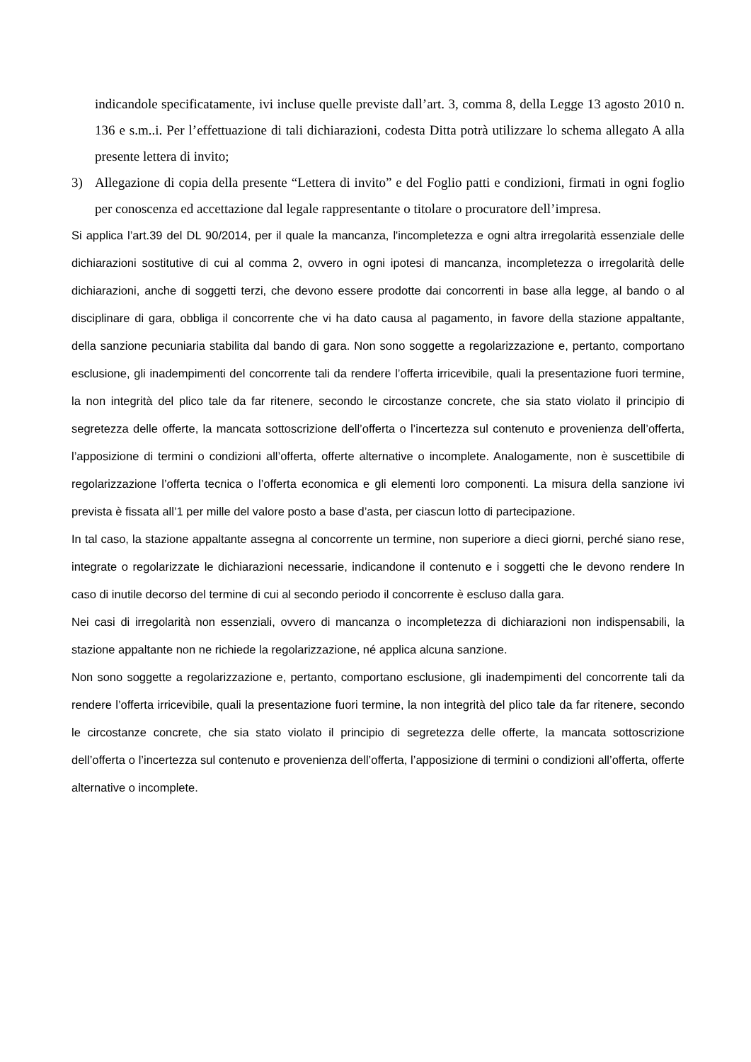indicandole specificatamente, ivi incluse quelle previste dall’art. 3, comma 8, della Legge 13 agosto 2010 n. 136 e s.m..i. Per l’effettuazione di tali dichiarazioni, codesta Ditta potrà utilizzare lo schema allegato A alla presente lettera di invito;
3) Allegazione di copia della presente “Lettera di invito” e del Foglio patti e condizioni, firmati in ogni foglio per conoscenza ed accettazione dal legale rappresentante o titolare o procuratore dell’impresa.
Si applica l’art.39 del DL 90/2014, per il quale la mancanza, l'incompletezza e ogni altra irregolarità essenziale delle dichiarazioni sostitutive di cui al comma 2, ovvero in ogni ipotesi di mancanza, incompletezza o irregolarità delle dichiarazioni, anche di soggetti terzi, che devono essere prodotte dai concorrenti in base alla legge, al bando o al disciplinare di gara, obbliga il concorrente che vi ha dato causa al pagamento, in favore della stazione appaltante, della sanzione pecuniaria stabilita dal bando di gara. Non sono soggette a regolarizzazione e, pertanto, comportano esclusione, gli inadempimenti del concorrente tali da rendere l’offerta irricevibile, quali la presentazione fuori termine, la non integrità del plico tale da far ritenere, secondo le circostanze concrete, che sia stato violato il principio di segretezza delle offerte, la mancata sottoscrizione dell’offerta o l’incertezza sul contenuto e provenienza dell’offerta, l’apposizione di termini o condizioni all’offerta, offerte alternative o incomplete. Analogamente, non è suscettibile di regolarizzazione l’offerta tecnica o l’offerta economica e gli elementi loro componenti. La misura della sanzione ivi prevista è fissata all’1 per mille del valore posto a base d’asta, per ciascun lotto di partecipazione.
In tal caso, la stazione appaltante assegna al concorrente un termine, non superiore a dieci giorni, perché siano rese, integrate o regolarizzate le dichiarazioni necessarie, indicandone il contenuto e i soggetti che le devono rendere In caso di inutile decorso del termine di cui al secondo periodo il concorrente è escluso dalla gara.
Nei casi di irregolarità non essenziali, ovvero di mancanza o incompletezza di dichiarazioni non indispensabili, la stazione appaltante non ne richiede la regolarizzazione, né applica alcuna sanzione.
Non sono soggette a regolarizzazione e, pertanto, comportano esclusione, gli inadempimenti del concorrente tali da rendere l’offerta irricevibile, quali la presentazione fuori termine, la non integrità del plico tale da far ritenere, secondo le circostanze concrete, che sia stato violato il principio di segretezza delle offerte, la mancata sottoscrizione dell’offerta o l’incertezza sul contenuto e provenienza dell’offerta, l’apposizione di termini o condizioni all’offerta, offerte alternative o incomplete.